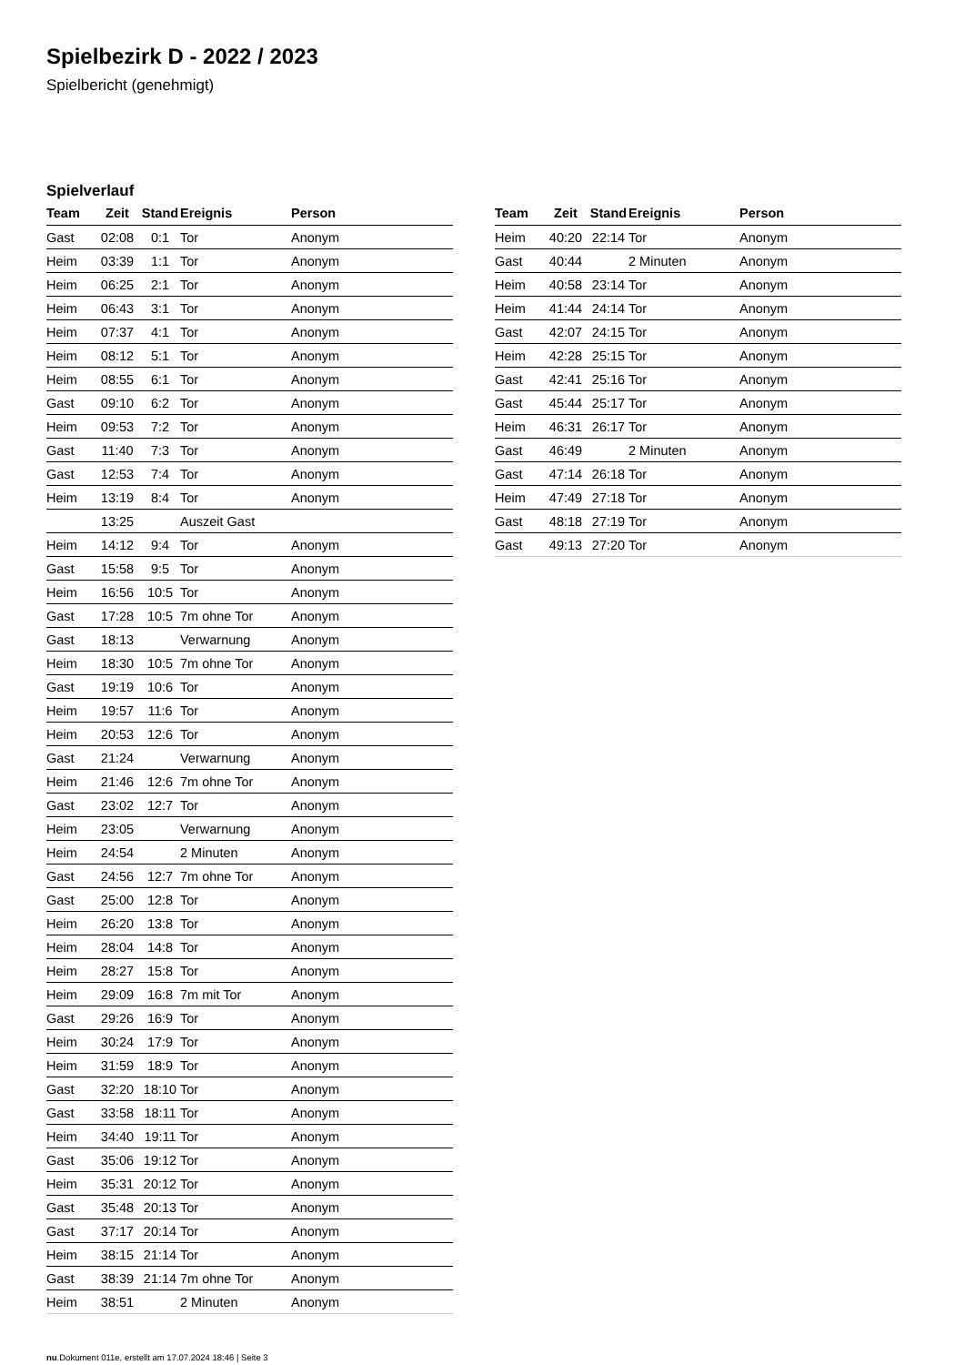Spielbezirk D - 2022 / 2023
Spielbericht (genehmigt)
Spielverlauf
| Team | Zeit | Stand | Ereignis | Person |
| --- | --- | --- | --- | --- |
| Gast | 02:08 | 0:1 | Tor | Anonym |
| Heim | 03:39 | 1:1 | Tor | Anonym |
| Heim | 06:25 | 2:1 | Tor | Anonym |
| Heim | 06:43 | 3:1 | Tor | Anonym |
| Heim | 07:37 | 4:1 | Tor | Anonym |
| Heim | 08:12 | 5:1 | Tor | Anonym |
| Heim | 08:55 | 6:1 | Tor | Anonym |
| Gast | 09:10 | 6:2 | Tor | Anonym |
| Heim | 09:53 | 7:2 | Tor | Anonym |
| Gast | 11:40 | 7:3 | Tor | Anonym |
| Gast | 12:53 | 7:4 | Tor | Anonym |
| Heim | 13:19 | 8:4 | Tor | Anonym |
| | 13:25 | | Auszeit Gast | |
| Heim | 14:12 | 9:4 | Tor | Anonym |
| Gast | 15:58 | 9:5 | Tor | Anonym |
| Heim | 16:56 | 10:5 | Tor | Anonym |
| Gast | 17:28 | 10:5 | 7m ohne Tor | Anonym |
| Gast | 18:13 | | Verwarnung | Anonym |
| Heim | 18:30 | 10:5 | 7m ohne Tor | Anonym |
| Gast | 19:19 | 10:6 | Tor | Anonym |
| Heim | 19:57 | 11:6 | Tor | Anonym |
| Heim | 20:53 | 12:6 | Tor | Anonym |
| Gast | 21:24 | | Verwarnung | Anonym |
| Heim | 21:46 | 12:6 | 7m ohne Tor | Anonym |
| Gast | 23:02 | 12:7 | Tor | Anonym |
| Heim | 23:05 | | Verwarnung | Anonym |
| Heim | 24:54 | | 2 Minuten | Anonym |
| Gast | 24:56 | 12:7 | 7m ohne Tor | Anonym |
| Gast | 25:00 | 12:8 | Tor | Anonym |
| Heim | 26:20 | 13:8 | Tor | Anonym |
| Heim | 28:04 | 14:8 | Tor | Anonym |
| Heim | 28:27 | 15:8 | Tor | Anonym |
| Heim | 29:09 | 16:8 | 7m mit Tor | Anonym |
| Gast | 29:26 | 16:9 | Tor | Anonym |
| Heim | 30:24 | 17:9 | Tor | Anonym |
| Heim | 31:59 | 18:9 | Tor | Anonym |
| Gast | 32:20 | 18:10 | Tor | Anonym |
| Gast | 33:58 | 18:11 | Tor | Anonym |
| Heim | 34:40 | 19:11 | Tor | Anonym |
| Gast | 35:06 | 19:12 | Tor | Anonym |
| Heim | 35:31 | 20:12 | Tor | Anonym |
| Gast | 35:48 | 20:13 | Tor | Anonym |
| Gast | 37:17 | 20:14 | Tor | Anonym |
| Heim | 38:15 | 21:14 | Tor | Anonym |
| Gast | 38:39 | 21:14 | 7m ohne Tor | Anonym |
| Heim | 38:51 | | 2 Minuten | Anonym |
| Team | Zeit | Stand | Ereignis | Person |
| --- | --- | --- | --- | --- |
| Heim | 40:20 | 22:14 | Tor | Anonym |
| Gast | 40:44 | | 2 Minuten | Anonym |
| Heim | 40:58 | 23:14 | Tor | Anonym |
| Heim | 41:44 | 24:14 | Tor | Anonym |
| Gast | 42:07 | 24:15 | Tor | Anonym |
| Heim | 42:28 | 25:15 | Tor | Anonym |
| Gast | 42:41 | 25:16 | Tor | Anonym |
| Gast | 45:44 | 25:17 | Tor | Anonym |
| Heim | 46:31 | 26:17 | Tor | Anonym |
| Gast | 46:49 | | 2 Minuten | Anonym |
| Gast | 47:14 | 26:18 | Tor | Anonym |
| Heim | 47:49 | 27:18 | Tor | Anonym |
| Gast | 48:18 | 27:19 | Tor | Anonym |
| Gast | 49:13 | 27:20 | Tor | Anonym |
nu.Dokument 011e, erstellt am 17.07.2024 18:46 | Seite 3